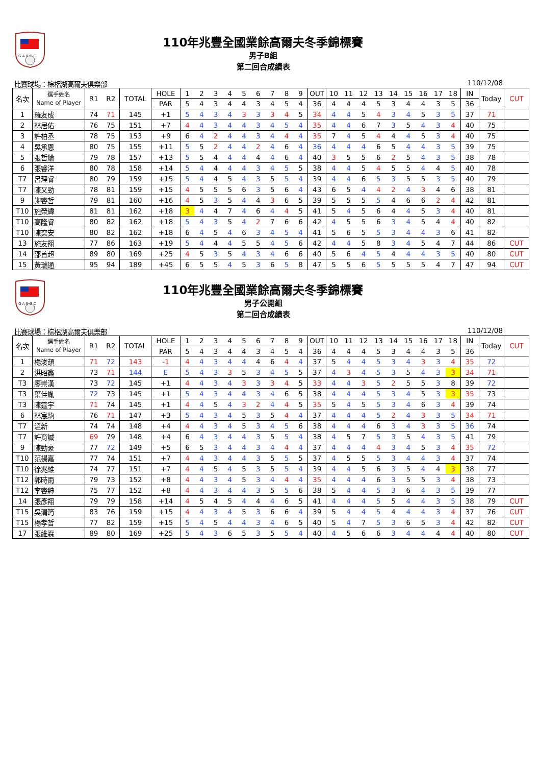G A R O C
110年兆豐全國業餘高爾夫冬季錦標賽
男子B組
第二回合成績表
比賽球場：棕梠湖高爾夫俱樂部 110/12/08
| 名次 | 選手姓名 Name of Player | R1 | R2 | TOTAL | HOLE | 1 | 2 | 3 | 4 | 5 | 6 | 7 | 8 | 9 | OUT | 10 | 11 | 12 | 13 | 14 | 15 | 16 | 17 | 18 | IN | Today | CUT |
| | | | | | PAR | 5 | 4 | 3 | 4 | 4 | 3 | 4 | 5 | 4 | 36 | 4 | 4 | 4 | 5 | 3 | 4 | 4 | 3 | 5 | 36 | | |
| 1 | 羅友成 | 74 | 71 | 145 | +1 | 5 | 4 | 3 | 4 | 3 | 3 | 3 | 4 | 5 | 34 | 4 | 4 | 5 | 4 | 3 | 4 | 5 | 3 | 5 | 37 | 71 | |
| 2 | 林居佑 | 76 | 75 | 151 | +7 | 4 | 4 | 3 | 4 | 4 | 3 | 4 | 5 | 4 | 35 | 4 | 4 | 6 | 7 | 3 | 5 | 4 | 3 | 4 | 40 | 75 | |
| 3 | 許柏丞 | 78 | 75 | 153 | +9 | 6 | 4 | 2 | 4 | 4 | 3 | 4 | 4 | 4 | 35 | 7 | 4 | 5 | 4 | 4 | 4 | 5 | 3 | 4 | 40 | 75 | |
| 4 | 吳承恩 | 80 | 75 | 155 | +11 | 5 | 5 | 2 | 4 | 4 | 2 | 4 | 6 | 4 | 36 | 4 | 4 | 4 | 6 | 5 | 4 | 4 | 3 | 5 | 39 | 75 | |
| 5 | 張哲綸 | 79 | 78 | 157 | +13 | 5 | 5 | 4 | 4 | 4 | 4 | 4 | 6 | 4 | 40 | 3 | 5 | 5 | 6 | 2 | 5 | 4 | 3 | 5 | 38 | 78 | |
| 6 | 張睿洋 | 80 | 78 | 158 | +14 | 5 | 4 | 4 | 4 | 4 | 3 | 4 | 5 | 5 | 38 | 4 | 4 | 5 | 4 | 5 | 5 | 4 | 4 | 5 | 40 | 78 | |
| T7 | 呂理睿 | 80 | 79 | 159 | +15 | 5 | 4 | 4 | 5 | 4 | 3 | 5 | 5 | 4 | 39 | 4 | 4 | 6 | 5 | 3 | 5 | 5 | 3 | 5 | 40 | 79 | |
| T7 | 陳又勁 | 78 | 81 | 159 | +15 | 4 | 5 | 5 | 5 | 6 | 3 | 5 | 6 | 4 | 43 | 6 | 5 | 4 | 4 | 2 | 4 | 3 | 4 | 6 | 38 | 81 | |
| 9 | 謝睿哲 | 79 | 81 | 160 | +16 | 4 | 5 | 3 | 5 | 4 | 4 | 3 | 6 | 5 | 39 | 5 | 5 | 5 | 5 | 4 | 6 | 6 | 2 | 4 | 42 | 81 | |
| T10 | 施榮緯 | 81 | 81 | 162 | +18 | 3 | 4 | 4 | 7 | 4 | 6 | 4 | 4 | 5 | 41 | 5 | 4 | 5 | 6 | 4 | 4 | 5 | 3 | 4 | 40 | 81 | |
| T10 | 高隆睿 | 80 | 82 | 162 | +18 | 5 | 4 | 3 | 5 | 4 | 2 | 7 | 6 | 6 | 42 | 4 | 5 | 5 | 6 | 3 | 4 | 5 | 4 | 4 | 40 | 82 | |
| T10 | 陳奕安 | 80 | 82 | 162 | +18 | 6 | 4 | 5 | 4 | 6 | 3 | 4 | 5 | 4 | 41 | 5 | 6 | 5 | 5 | 3 | 4 | 4 | 3 | 6 | 41 | 82 | |
| 13 | 施友翔 | 77 | 86 | 163 | +19 | 5 | 4 | 4 | 4 | 5 | 5 | 4 | 5 | 6 | 42 | 4 | 4 | 5 | 8 | 3 | 4 | 5 | 4 | 7 | 44 | 86 | CUT |
| 14 | 邵首超 | 89 | 80 | 169 | +25 | 4 | 5 | 3 | 5 | 4 | 3 | 4 | 6 | 6 | 40 | 5 | 6 | 4 | 5 | 4 | 4 | 4 | 3 | 5 | 40 | 80 | CUT |
| 15 | 黃瑞通 | 95 | 94 | 189 | +45 | 6 | 5 | 5 | 4 | 5 | 3 | 6 | 5 | 8 | 47 | 5 | 5 | 6 | 5 | 5 | 5 | 5 | 4 | 7 | 47 | 94 | CUT |
G A R O C
110年兆豐全國業餘高爾夫冬季錦標賽
男子公開組
第二回合成績表
比賽球場：棕梠湖高爾夫俱樂部 110/12/08
| 名次 | 選手姓名 Name of Player | R1 | R2 | TOTAL | HOLE | 1 | 2 | 3 | 4 | 5 | 6 | 7 | 8 | 9 | OUT | 10 | 11 | 12 | 13 | 14 | 15 | 16 | 17 | 18 | IN | Today | CUT |
| | | | | | PAR | 5 | 4 | 3 | 4 | 4 | 3 | 4 | 5 | 4 | 36 | 4 | 4 | 4 | 5 | 3 | 4 | 4 | 3 | 5 | 36 | | |
| 1 | 楊浚頡 | 71 | 72 | 143 | -1 | 4 | 4 | 3 | 4 | 4 | 4 | 6 | 4 | 4 | 37 | 5 | 4 | 4 | 5 | 3 | 4 | 3 | 3 | 4 | 35 | 72 | |
| 2 | 洪昭鑫 | 73 | 71 | 144 | E | 5 | 4 | 3 | 3 | 5 | 3 | 4 | 5 | 5 | 37 | 4 | 3 | 4 | 5 | 3 | 5 | 4 | 3 | 3 | 34 | 71 | |
| T3 | 廖崇漢 | 73 | 72 | 145 | +1 | 4 | 4 | 3 | 4 | 3 | 3 | 3 | 4 | 5 | 33 | 4 | 4 | 3 | 5 | 2 | 5 | 5 | 3 | 8 | 39 | 72 | |
| T3 | 葉佳胤 | 72 | 73 | 145 | +1 | 5 | 4 | 3 | 4 | 4 | 3 | 4 | 6 | 5 | 38 | 4 | 4 | 4 | 5 | 3 | 4 | 5 | 3 | 3 | 35 | 73 | |
| T3 | 陳霆宇 | 71 | 74 | 145 | +1 | 4 | 4 | 5 | 4 | 3 | 2 | 4 | 4 | 5 | 35 | 5 | 4 | 5 | 5 | 3 | 4 | 6 | 3 | 4 | 39 | 74 | |
| 6 | 林宸駒 | 76 | 71 | 147 | +3 | 5 | 4 | 3 | 4 | 5 | 3 | 5 | 4 | 4 | 37 | 4 | 4 | 4 | 5 | 2 | 4 | 3 | 3 | 5 | 34 | 71 | |
| T7 | 溫新 | 74 | 74 | 148 | +4 | 4 | 4 | 3 | 4 | 5 | 3 | 4 | 5 | 6 | 38 | 4 | 4 | 4 | 6 | 3 | 4 | 3 | 3 | 5 | 36 | 74 | |
| T7 | 許育誠 | 69 | 79 | 148 | +4 | 6 | 4 | 3 | 4 | 4 | 3 | 5 | 5 | 4 | 38 | 4 | 5 | 7 | 5 | 3 | 5 | 4 | 3 | 5 | 41 | 79 | |
| 9 | 陳勁豪 | 77 | 72 | 149 | +5 | 6 | 5 | 3 | 4 | 4 | 3 | 4 | 4 | 4 | 37 | 4 | 4 | 4 | 4 | 3 | 4 | 5 | 3 | 4 | 35 | 72 | |
| T10 | 范揚嘉 | 77 | 74 | 151 | +7 | 4 | 4 | 3 | 4 | 4 | 3 | 5 | 5 | 5 | 37 | 4 | 5 | 5 | 5 | 3 | 4 | 4 | 3 | 4 | 37 | 74 | |
| T10 | 徐兆維 | 74 | 77 | 151 | +7 | 4 | 4 | 5 | 4 | 5 | 3 | 5 | 5 | 4 | 39 | 4 | 4 | 5 | 6 | 3 | 5 | 4 | 4 | 3 | 38 | 77 | |
| T12 | 郭時雨 | 79 | 73 | 152 | +8 | 4 | 4 | 3 | 4 | 5 | 3 | 4 | 4 | 4 | 35 | 4 | 4 | 4 | 6 | 3 | 5 | 5 | 3 | 4 | 38 | 73 | |
| T12 | 李睿紳 | 75 | 77 | 152 | +8 | 4 | 4 | 3 | 4 | 4 | 3 | 5 | 5 | 6 | 38 | 5 | 4 | 4 | 5 | 3 | 6 | 4 | 3 | 5 | 39 | 77 | |
| 14 | 張彥翔 | 79 | 79 | 158 | +14 | 4 | 5 | 4 | 5 | 4 | 4 | 4 | 6 | 5 | 41 | 4 | 4 | 4 | 5 | 5 | 4 | 4 | 3 | 5 | 38 | 79 | CUT |
| T15 | 吳清筠 | 83 | 76 | 159 | +15 | 4 | 4 | 3 | 4 | 5 | 3 | 6 | 6 | 4 | 39 | 5 | 4 | 4 | 5 | 4 | 4 | 4 | 3 | 4 | 37 | 76 | CUT |
| T15 | 楊孝哲 | 77 | 82 | 159 | +15 | 5 | 4 | 5 | 4 | 4 | 3 | 4 | 6 | 5 | 40 | 5 | 4 | 7 | 5 | 3 | 6 | 5 | 3 | 4 | 42 | 82 | CUT |
| 17 | 張維霖 | 89 | 80 | 169 | +25 | 5 | 4 | 3 | 6 | 5 | 3 | 5 | 5 | 4 | 40 | 4 | 5 | 6 | 6 | 3 | 4 | 4 | 4 | 4 | 40 | 80 | CUT |